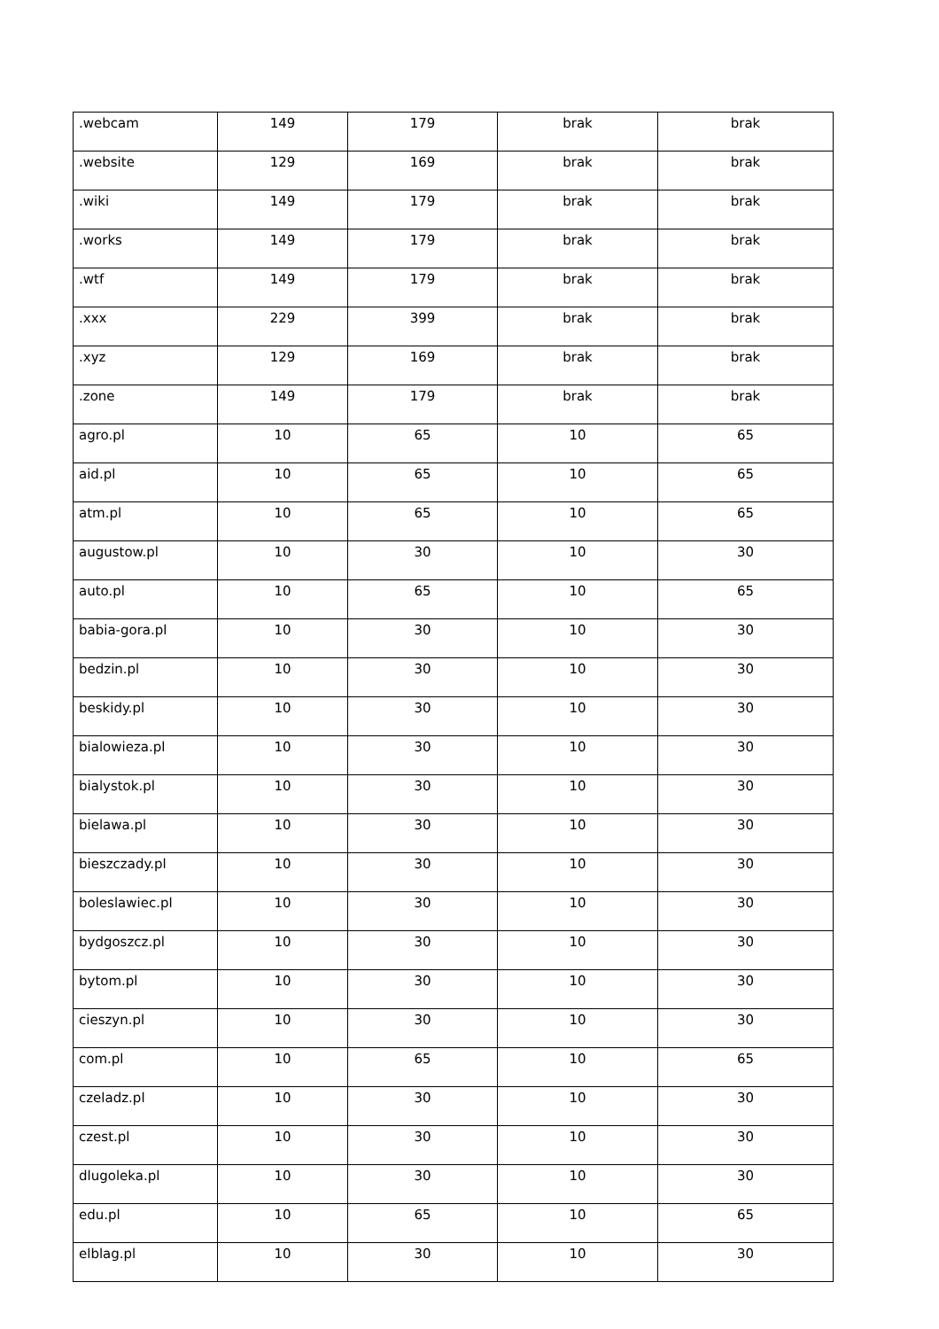| .webcam | 149 | 179 | brak | brak |
| .website | 129 | 169 | brak | brak |
| .wiki | 149 | 179 | brak | brak |
| .works | 149 | 179 | brak | brak |
| .wtf | 149 | 179 | brak | brak |
| .xxx | 229 | 399 | brak | brak |
| .xyz | 129 | 169 | brak | brak |
| .zone | 149 | 179 | brak | brak |
| agro.pl | 10 | 65 | 10 | 65 |
| aid.pl | 10 | 65 | 10 | 65 |
| atm.pl | 10 | 65 | 10 | 65 |
| augustow.pl | 10 | 30 | 10 | 30 |
| auto.pl | 10 | 65 | 10 | 65 |
| babia-gora.pl | 10 | 30 | 10 | 30 |
| bedzin.pl | 10 | 30 | 10 | 30 |
| beskidy.pl | 10 | 30 | 10 | 30 |
| bialowieza.pl | 10 | 30 | 10 | 30 |
| bialystok.pl | 10 | 30 | 10 | 30 |
| bielawa.pl | 10 | 30 | 10 | 30 |
| bieszczady.pl | 10 | 30 | 10 | 30 |
| boleslawiec.pl | 10 | 30 | 10 | 30 |
| bydgoszcz.pl | 10 | 30 | 10 | 30 |
| bytom.pl | 10 | 30 | 10 | 30 |
| cieszyn.pl | 10 | 30 | 10 | 30 |
| com.pl | 10 | 65 | 10 | 65 |
| czeladz.pl | 10 | 30 | 10 | 30 |
| czest.pl | 10 | 30 | 10 | 30 |
| dlugoleka.pl | 10 | 30 | 10 | 30 |
| edu.pl | 10 | 65 | 10 | 65 |
| elblag.pl | 10 | 30 | 10 | 30 |